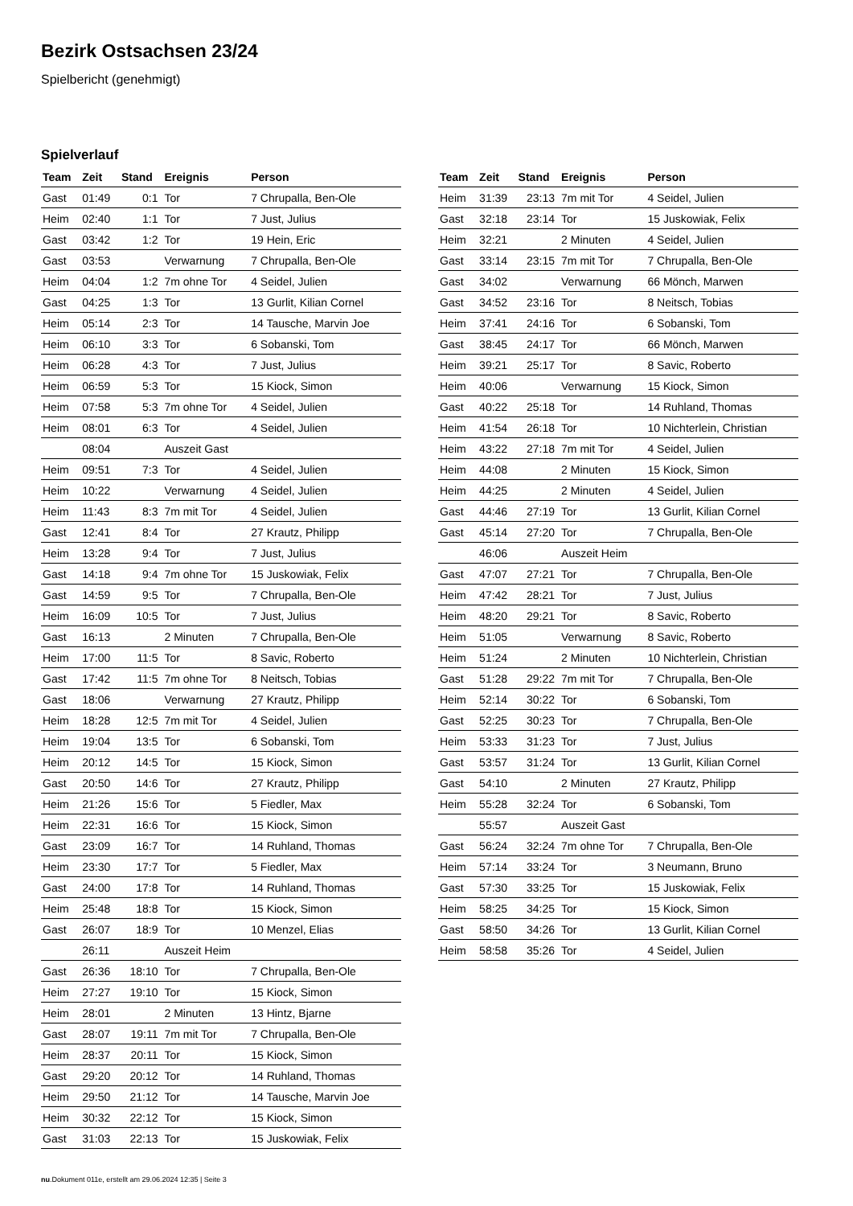Bezirk Ostsachsen 23/24
Spielbericht (genehmigt)
Spielverlauf
| Team | Zeit | Stand | Ereignis | Person |
| --- | --- | --- | --- | --- |
| Gast | 01:49 | 0:1 | Tor | 7 Chrupalla, Ben-Ole |
| Heim | 02:40 | 1:1 | Tor | 7 Just, Julius |
| Gast | 03:42 | 1:2 | Tor | 19 Hein, Eric |
| Gast | 03:53 | | Verwarnung | 7 Chrupalla, Ben-Ole |
| Heim | 04:04 | 1:2 | 7m ohne Tor | 4 Seidel, Julien |
| Gast | 04:25 | 1:3 | Tor | 13 Gurlit, Kilian Cornel |
| Heim | 05:14 | 2:3 | Tor | 14 Tausche, Marvin Joe |
| Heim | 06:10 | 3:3 | Tor | 6 Sobanski, Tom |
| Heim | 06:28 | 4:3 | Tor | 7 Just, Julius |
| Heim | 06:59 | 5:3 | Tor | 15 Kiock, Simon |
| Heim | 07:58 | 5:3 | 7m ohne Tor | 4 Seidel, Julien |
| Heim | 08:01 | 6:3 | Tor | 4 Seidel, Julien |
| | 08:04 | | Auszeit Gast | |
| Heim | 09:51 | 7:3 | Tor | 4 Seidel, Julien |
| Heim | 10:22 | | Verwarnung | 4 Seidel, Julien |
| Heim | 11:43 | 8:3 | 7m mit Tor | 4 Seidel, Julien |
| Gast | 12:41 | 8:4 | Tor | 27 Krautz, Philipp |
| Heim | 13:28 | 9:4 | Tor | 7 Just, Julius |
| Gast | 14:18 | 9:4 | 7m ohne Tor | 15 Juskowiak, Felix |
| Gast | 14:59 | 9:5 | Tor | 7 Chrupalla, Ben-Ole |
| Heim | 16:09 | 10:5 | Tor | 7 Just, Julius |
| Gast | 16:13 | | 2 Minuten | 7 Chrupalla, Ben-Ole |
| Heim | 17:00 | 11:5 | Tor | 8 Savic, Roberto |
| Gast | 17:42 | 11:5 | 7m ohne Tor | 8 Neitsch, Tobias |
| Gast | 18:06 | | Verwarnung | 27 Krautz, Philipp |
| Heim | 18:28 | 12:5 | 7m mit Tor | 4 Seidel, Julien |
| Heim | 19:04 | 13:5 | Tor | 6 Sobanski, Tom |
| Heim | 20:12 | 14:5 | Tor | 15 Kiock, Simon |
| Gast | 20:50 | 14:6 | Tor | 27 Krautz, Philipp |
| Heim | 21:26 | 15:6 | Tor | 5 Fiedler, Max |
| Heim | 22:31 | 16:6 | Tor | 15 Kiock, Simon |
| Gast | 23:09 | 16:7 | Tor | 14 Ruhland, Thomas |
| Heim | 23:30 | 17:7 | Tor | 5 Fiedler, Max |
| Gast | 24:00 | 17:8 | Tor | 14 Ruhland, Thomas |
| Heim | 25:48 | 18:8 | Tor | 15 Kiock, Simon |
| Gast | 26:07 | 18:9 | Tor | 10 Menzel, Elias |
| | 26:11 | | Auszeit Heim | |
| Gast | 26:36 | 18:10 | Tor | 7 Chrupalla, Ben-Ole |
| Heim | 27:27 | 19:10 | Tor | 15 Kiock, Simon |
| Heim | 28:01 | | 2 Minuten | 13 Hintz, Bjarne |
| Gast | 28:07 | 19:11 | 7m mit Tor | 7 Chrupalla, Ben-Ole |
| Heim | 28:37 | 20:11 | Tor | 15 Kiock, Simon |
| Gast | 29:20 | 20:12 | Tor | 14 Ruhland, Thomas |
| Heim | 29:50 | 21:12 | Tor | 14 Tausche, Marvin Joe |
| Heim | 30:32 | 22:12 | Tor | 15 Kiock, Simon |
| Gast | 31:03 | 22:13 | Tor | 15 Juskowiak, Felix |
| Team | Zeit | Stand | Ereignis | Person |
| --- | --- | --- | --- | --- |
| Heim | 31:39 | 23:13 | 7m mit Tor | 4 Seidel, Julien |
| Gast | 32:18 | 23:14 | Tor | 15 Juskowiak, Felix |
| Heim | 32:21 | | 2 Minuten | 4 Seidel, Julien |
| Gast | 33:14 | 23:15 | 7m mit Tor | 7 Chrupalla, Ben-Ole |
| Gast | 34:02 | | Verwarnung | 66 Mönch, Marwen |
| Gast | 34:52 | 23:16 | Tor | 8 Neitsch, Tobias |
| Heim | 37:41 | 24:16 | Tor | 6 Sobanski, Tom |
| Gast | 38:45 | 24:17 | Tor | 66 Mönch, Marwen |
| Heim | 39:21 | 25:17 | Tor | 8 Savic, Roberto |
| Heim | 40:06 | | Verwarnung | 15 Kiock, Simon |
| Gast | 40:22 | 25:18 | Tor | 14 Ruhland, Thomas |
| Heim | 41:54 | 26:18 | Tor | 10 Nichterlein, Christian |
| Heim | 43:22 | 27:18 | 7m mit Tor | 4 Seidel, Julien |
| Heim | 44:08 | | 2 Minuten | 15 Kiock, Simon |
| Heim | 44:25 | | 2 Minuten | 4 Seidel, Julien |
| Gast | 44:46 | 27:19 | Tor | 13 Gurlit, Kilian Cornel |
| Gast | 45:14 | 27:20 | Tor | 7 Chrupalla, Ben-Ole |
| | 46:06 | | Auszeit Heim | |
| Gast | 47:07 | 27:21 | Tor | 7 Chrupalla, Ben-Ole |
| Heim | 47:42 | 28:21 | Tor | 7 Just, Julius |
| Heim | 48:20 | 29:21 | Tor | 8 Savic, Roberto |
| Heim | 51:05 | | Verwarnung | 8 Savic, Roberto |
| Heim | 51:24 | | 2 Minuten | 10 Nichterlein, Christian |
| Gast | 51:28 | 29:22 | 7m mit Tor | 7 Chrupalla, Ben-Ole |
| Heim | 52:14 | 30:22 | Tor | 6 Sobanski, Tom |
| Gast | 52:25 | 30:23 | Tor | 7 Chrupalla, Ben-Ole |
| Heim | 53:33 | 31:23 | Tor | 7 Just, Julius |
| Gast | 53:57 | 31:24 | Tor | 13 Gurlit, Kilian Cornel |
| Gast | 54:10 | | 2 Minuten | 27 Krautz, Philipp |
| Heim | 55:28 | 32:24 | Tor | 6 Sobanski, Tom |
| | 55:57 | | Auszeit Gast | |
| Gast | 56:24 | 32:24 | 7m ohne Tor | 7 Chrupalla, Ben-Ole |
| Heim | 57:14 | 33:24 | Tor | 3 Neumann, Bruno |
| Gast | 57:30 | 33:25 | Tor | 15 Juskowiak, Felix |
| Heim | 58:25 | 34:25 | Tor | 15 Kiock, Simon |
| Gast | 58:50 | 34:26 | Tor | 13 Gurlit, Kilian Cornel |
| Heim | 58:58 | 35:26 | Tor | 4 Seidel, Julien |
nu.Dokument 011e, erstellt am 29.06.2024 12:35 | Seite 3